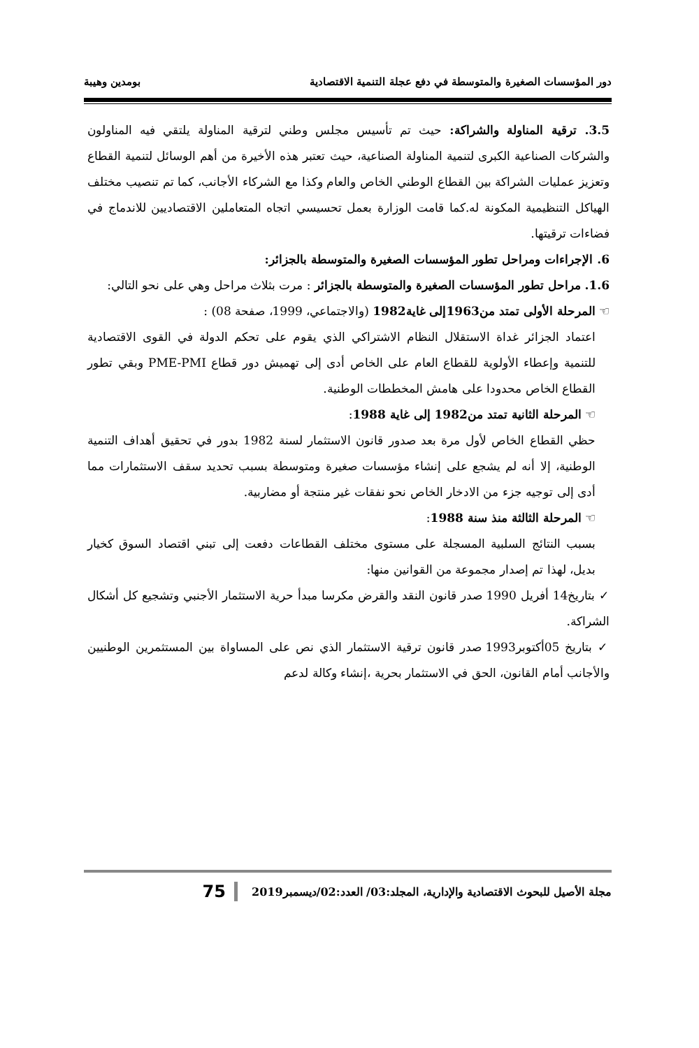دور المؤسسات الصغيرة والمتوسطة في دفع عجلة التنمية الاقتصادية بومدين وهيبة
3.5. ترقية المناولة والشراكة: حيث تم تأسيس مجلس وطني لترقية المناولة يلتقي فيه المناولون والشركات الصناعية الكبرى لتنمية المناولة الصناعية، حيث تعتبر هذه الأخيرة من أهم الوسائل لتنمية القطاع وتعزيز عمليات الشراكة بين القطاع الوطني الخاص والعام وكذا مع الشركاء الأجانب، كما تم تنصيب مختلف الهياكل التنظيمية المكونة له.كما قامت الوزارة بعمل تحسيسي اتجاه المتعاملين الاقتصاديين للاندماج في فضاءات ترقيتها.
6. الإجراءات ومراحل تطور المؤسسات الصغيرة والمتوسطة بالجزائر:
1.6. مراحل تطور المؤسسات الصغيرة والمتوسطة بالجزائر : مرت بثلاث مراحل وهي على نحو التالي:
☜ المرحلة الأولى تمتد من1963إلى غاية1982 (والاجتماعي، 1999، صفحة 08) :
اعتماد الجزائر غداة الاستقلال النظام الاشتراكي الذي يقوم على تحكم الدولة في القوى الاقتصادية للتنمية وإعطاء الأولوية للقطاع العام على الخاص أدى إلى تهميش دور قطاع PME-PMI وبقي تطور القطاع الخاص محدودا على هامش المخططات الوطنية.
☜ المرحلة الثانية تمتد من1982 إلى غاية 1988:
حظي القطاع الخاص لأول مرة بعد صدور قانون الاستثمار لسنة 1982 بدور في تحقيق أهداف التنمية الوطنية، إلا أنه لم يشجع على إنشاء مؤسسات صغيرة ومتوسطة بسبب تحديد سقف الاستثمارات مما أدى إلى توجيه جزء من الادخار الخاص نحو نفقات غير منتجة أو مضاربية.
☜ المرحلة الثالثة منذ سنة 1988:
بسبب النتائج السلبية المسجلة على مستوى مختلف القطاعات دفعت إلى تبني اقتصاد السوق كخيار بديل، لهذا تم إصدار مجموعة من القوانين منها:
✓ بتاريخ14 أفريل 1990 صدر قانون النقد والقرض مكرسا مبدأ حرية الاستثمار الأجنبي وتشجيع كل أشكال الشراكة.
✓ بتاريخ 05أكتوبر1993 صدر قانون ترقية الاستثمار الذي نص على المساواة بين المستثمرين الوطنيين والأجانب أمام القانون، الحق في الاستثمار بحرية ،إنشاء وكالة لدعم
75 مجلة الأصيل للبحوث الاقتصادية والإدارية، المجلد:03/ العدد:02/ديسمبر2019